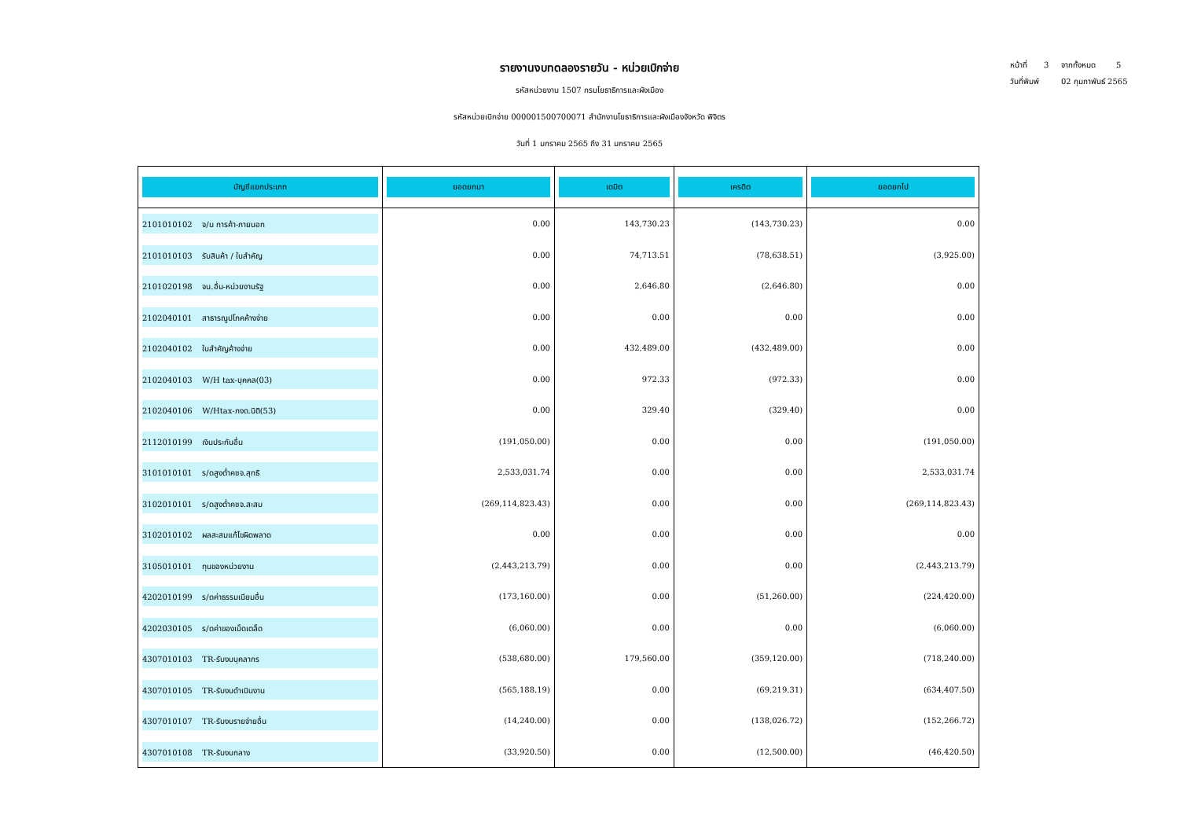หน้าที่ 3 จากทั้งหมด 5
วันที่พิมพ์ 02 กุมภาพันธ์ 2565
รายงานงบทดลองรายวัน - หน่วยเบิกจ่าย
รหัสหน่วยงาน 1507 กรมโยธาธิการและผังเมือง
รหัสหน่วยเบิกจ่าย 000001500700071 สำนักงานโยธาธิการและผังเมืองจังหวัด พิจิตร
วันที่ 1 มกราคม 2565 ถึง 31 มกราคม 2565
| บัญชีแยกประเภท | ยอดยกมา | เดบิต | เครดิต | ยอดยกไป |
| --- | --- | --- | --- | --- |
| 2101010102 จ/น การค้า-ภายนอก | 0.00 | 143,730.23 | (143,730.23) | 0.00 |
| 2101010103 รับสินค้า / ใบสำคัญ | 0.00 | 74,713.51 | (78,638.51) | (3,925.00) |
| 2101020198 จน.อื่น-หน่วยงานรัฐ | 0.00 | 2,646.80 | (2,646.80) | 0.00 |
| 2102040101 สาธารณูปโภคค้างจ่าย | 0.00 | 0.00 | 0.00 | 0.00 |
| 2102040102 ใบสำคัญค้างจ่าย | 0.00 | 432,489.00 | (432,489.00) | 0.00 |
| 2102040103 W/H tax-บุคคล(03) | 0.00 | 972.33 | (972.33) | 0.00 |
| 2102040106 W/Htax-ภงด.นิติ(53) | 0.00 | 329.40 | (329.40) | 0.00 |
| 2112010199 เงินประกันอื่น | (191,050.00) | 0.00 | 0.00 | (191,050.00) |
| 3101010101 ร/ดสูงต่ำคชจ.สุทธิ | 2,533,031.74 | 0.00 | 0.00 | 2,533,031.74 |
| 3102010101 ร/ดสูงต่ำคชจ.สะสม | (269,114,823.43) | 0.00 | 0.00 | (269,114,823.43) |
| 3102010102 ผลสะสมแก้ไขผิดพลาด | 0.00 | 0.00 | 0.00 | 0.00 |
| 3105010101 ทุนของหน่วยงาน | (2,443,213.79) | 0.00 | 0.00 | (2,443,213.79) |
| 4202010199 ร/ดค่าธรรมเนียมอื่น | (173,160.00) | 0.00 | (51,260.00) | (224,420.00) |
| 4202030105 ร/ดค่าของเบ็ดเตล็ด | (6,060.00) | 0.00 | 0.00 | (6,060.00) |
| 4307010103 TR-รับงบบุคลากร | (538,680.00) | 179,560.00 | (359,120.00) | (718,240.00) |
| 4307010105 TR-รับงบดำเนินงาน | (565,188.19) | 0.00 | (69,219.31) | (634,407.50) |
| 4307010107 TR-รับงบรายจ่ายอื่น | (14,240.00) | 0.00 | (138,026.72) | (152,266.72) |
| 4307010108 TR-รับงบกลาง | (33,920.50) | 0.00 | (12,500.00) | (46,420.50) |